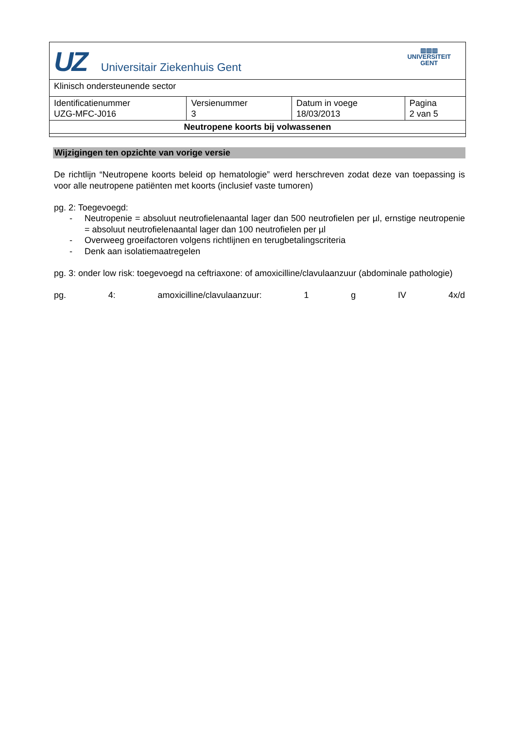| UZ Universitair Ziekenhuis Gent ▥▥▥ UNIVERSITEIT GENT | | | |
| Klinisch ondersteunende sector | | | |
| Identificatienummer UZG-MFC-J016 | Versienummer 3 | Datum in voege 18/03/2013 | Pagina 2 van 5 |
| Neutropene koorts bij volwassenen | | | |
Wijzigingen ten opzichte van vorige versie
De richtlijn “Neutropene koorts beleid op hematologie” werd herschreven zodat deze van toepassing is voor alle neutropene patiënten met koorts (inclusief vaste tumoren)
pg. 2: Toegevoegd:
- Neutropenie = absoluut neutrofielenaantal lager dan 500 neutrofielen per µl, ernstige neutropenie = absoluut neutrofielenaantal lager dan 100 neutrofielen per µl
- Overweeg groeifactoren volgens richtlijnen en terugbetalingscriteria
- Denk aan isolatiemaatregelen
pg. 3: onder low risk: toegevoegd na ceftriaxone: of amoxicilline/clavulaanzuur (abdominale pathologie)
pg. 4: amoxicilline/clavulaanzuur: 1 g IV 4x/d